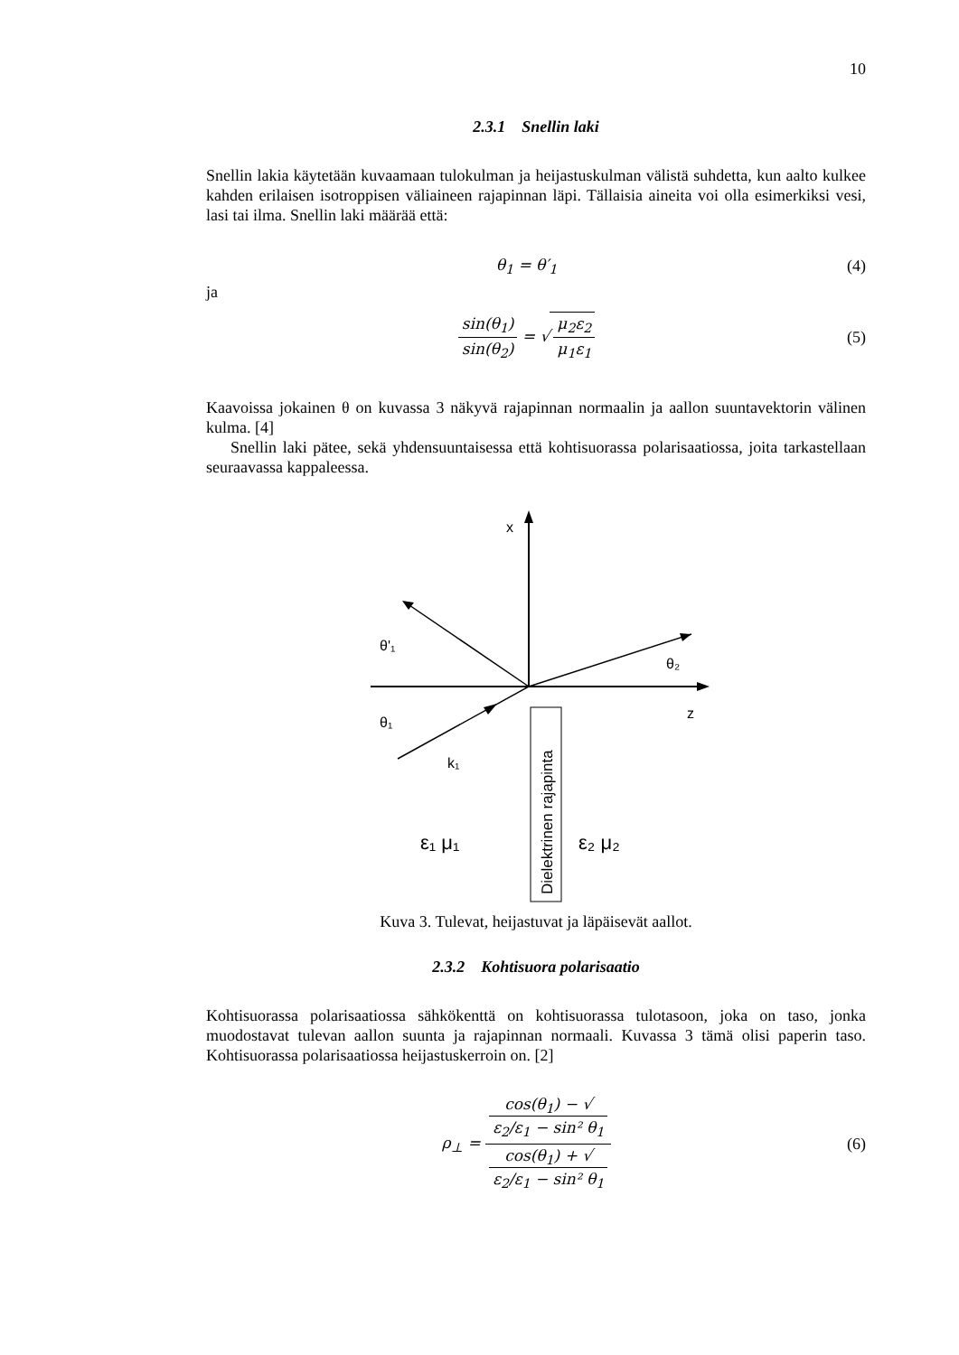10
2.3.1 Snellin laki
Snellin lakia käytetään kuvaamaan tulokulman ja heijastuskulman välistä suhdetta, kun aalto kulkee kahden erilaisen isotroppisen väliaineen rajapinnan läpi. Tällaisia aineita voi olla esimerkiksi vesi, lasi tai ilma. Snellin laki määrää että:
θ<sub>1</sub> = θ′<sub>1</sub> (4)
ja
sin(θ<sub>1</sub>) sin(θ<sub>2</sub>) = √ μ<sub>2</sub>ε<sub>2</sub> μ<sub>1</sub>ε<sub>1</sub> (5)
Kaavoissa jokainen θ on kuvassa 3 näkyvä rajapinnan normaalin ja aallon suuntavektorin välinen kulma. [4]
Snellin laki pätee, sekä yhdensuuntaisessa että kohtisuorassa polarisaatiossa, joita tarkastellaan seuraavassa kappaleessa.
x
z
θ'₁
θ₁
θ₂
k₁
ε₁ μ₁
ε₂ μ₂
Dielektrinen rajapinta
Kuva 3. Tulevat, heijastuvat ja läpäisevät aallot.
2.3.2 Kohtisuora polarisaatio
Kohtisuorassa polarisaatiossa sähkökenttä on kohtisuorassa tulotasoon, joka on taso, jonka muodostavat tulevan aallon suunta ja rajapinnan normaali. Kuvassa 3 tämä olisi paperin taso. Kohtisuorassa polarisaatiossa heijastuskerroin on. [2]
ρ<sub>⊥</sub> = cos(θ<sub>1</sub>) − √
ε<sub>2</sub>/ε<sub>1</sub> − sin² θ<sub>1</sub> cos(θ<sub>1</sub>) + √
ε<sub>2</sub>/ε<sub>1</sub> − sin² θ<sub>1</sub> (6)